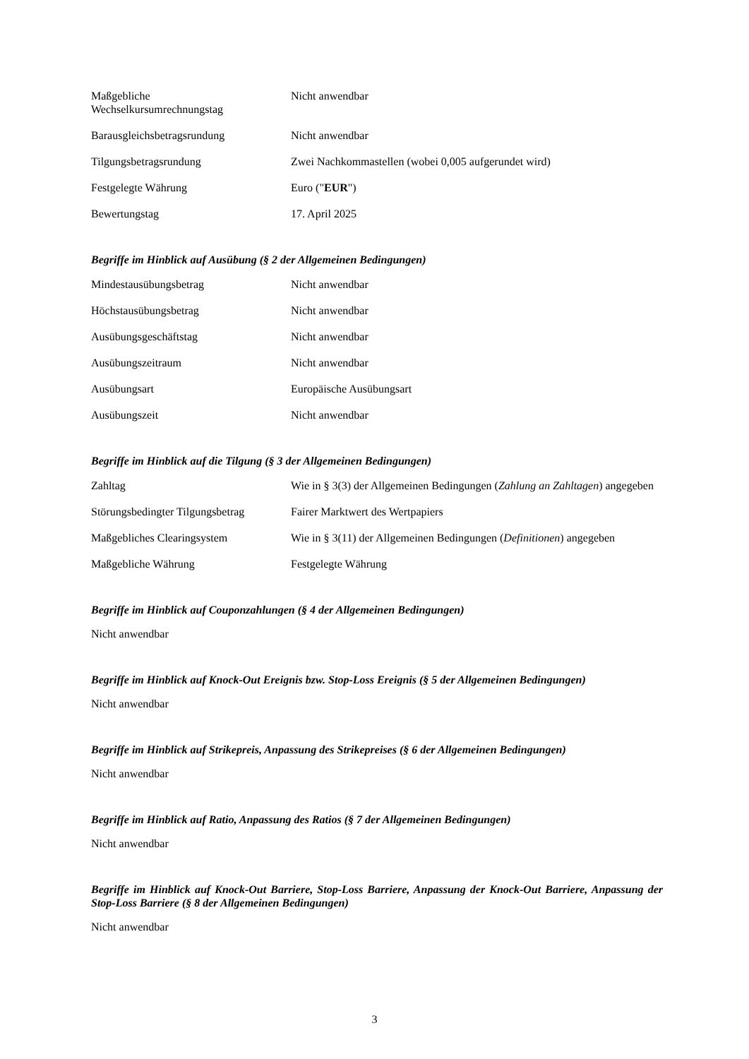| Maßgebliche Wechselkursumrechnungstag | Nicht anwendbar |
| Barausgleichsbetragsrundung | Nicht anwendbar |
| Tilgungsbetragsrundung | Zwei Nachkommastellen (wobei 0,005 aufgerundet wird) |
| Festgelegte Währung | Euro (" EUR ") |
| Bewertungstag | 17. April 2025 |
Begriffe im Hinblick auf Ausübung (§ 2 der Allgemeinen Bedingungen)
| Mindestausübungsbetrag | Nicht anwendbar |
| Höchstausübungsbetrag | Nicht anwendbar |
| Ausübungsgeschäftstag | Nicht anwendbar |
| Ausübungszeitraum | Nicht anwendbar |
| Ausübungsart | Europäische Ausübungsart |
| Ausübungszeit | Nicht anwendbar |
Begriffe im Hinblick auf die Tilgung (§ 3 der Allgemeinen Bedingungen)
| Zahltag | Wie in § 3(3) der Allgemeinen Bedingungen ( Zahlung an Zahltagen ) angegeben |
| Störungsbedingter Tilgungsbetrag | Fairer Marktwert des Wertpapiers |
| Maßgebliches Clearingsystem | Wie in § 3(11) der Allgemeinen Bedingungen ( Definitionen ) angegeben |
| Maßgebliche Währung | Festgelegte Währung |
Begriffe im Hinblick auf Couponzahlungen (§ 4 der Allgemeinen Bedingungen)
Nicht anwendbar
Begriffe im Hinblick auf Knock-Out Ereignis bzw. Stop-Loss Ereignis (§ 5 der Allgemeinen Bedingungen)
Nicht anwendbar
Begriffe im Hinblick auf Strikepreis, Anpassung des Strikepreises (§ 6 der Allgemeinen Bedingungen)
Nicht anwendbar
Begriffe im Hinblick auf Ratio, Anpassung des Ratios (§ 7 der Allgemeinen Bedingungen)
Nicht anwendbar
Begriffe im Hinblick auf Knock-Out Barriere, Stop-Loss Barriere, Anpassung der Knock-Out Barriere, Anpassung der Stop-Loss Barriere (§ 8 der Allgemeinen Bedingungen)
Nicht anwendbar
3